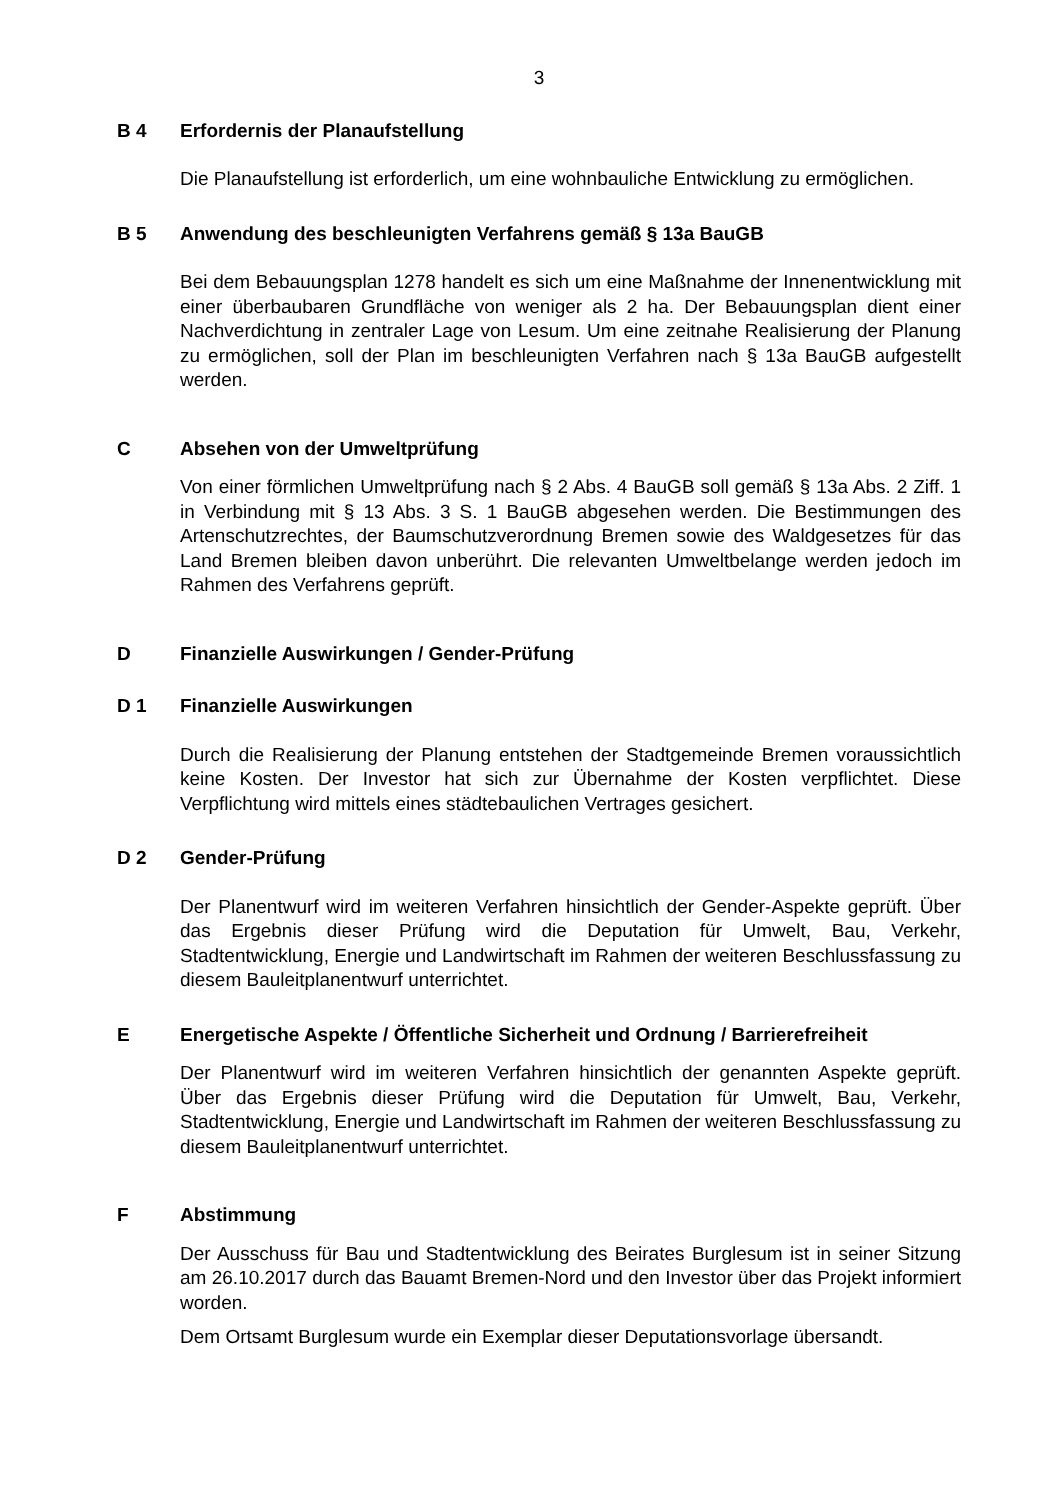3
B 4 Erfordernis der Planaufstellung
Die Planaufstellung ist erforderlich, um eine wohnbauliche Entwicklung zu ermöglichen.
B 5 Anwendung des beschleunigten Verfahrens gemäß § 13a BauGB
Bei dem Bebauungsplan 1278 handelt es sich um eine Maßnahme der Innenentwicklung mit einer überbaubaren Grundfläche von weniger als 2 ha. Der Bebauungsplan dient einer Nachverdichtung in zentraler Lage von Lesum. Um eine zeitnahe Realisierung der Planung zu ermöglichen, soll der Plan im beschleunigten Verfahren nach § 13a BauGB aufgestellt werden.
C Absehen von der Umweltprüfung
Von einer förmlichen Umweltprüfung nach § 2 Abs. 4 BauGB soll gemäß § 13a Abs. 2 Ziff. 1 in Verbindung mit § 13 Abs. 3 S. 1 BauGB abgesehen werden. Die Bestimmungen des Artenschutzrechtes, der Baumschutzverordnung Bremen sowie des Waldgesetzes für das Land Bremen bleiben davon unberührt. Die relevanten Umweltbelange werden jedoch im Rahmen des Verfahrens geprüft.
D Finanzielle Auswirkungen / Gender-Prüfung
D 1 Finanzielle Auswirkungen
Durch die Realisierung der Planung entstehen der Stadtgemeinde Bremen voraussichtlich keine Kosten. Der Investor hat sich zur Übernahme der Kosten verpflichtet. Diese Verpflichtung wird mittels eines städtebaulichen Vertrages gesichert.
D 2 Gender-Prüfung
Der Planentwurf wird im weiteren Verfahren hinsichtlich der Gender-Aspekte geprüft. Über das Ergebnis dieser Prüfung wird die Deputation für Umwelt, Bau, Verkehr, Stadtentwicklung, Energie und Landwirtschaft im Rahmen der weiteren Beschlussfassung zu diesem Bauleitplanentwurf unterrichtet.
E Energetische Aspekte / Öffentliche Sicherheit und Ordnung / Barrierefreiheit
Der Planentwurf wird im weiteren Verfahren hinsichtlich der genannten Aspekte geprüft. Über das Ergebnis dieser Prüfung wird die Deputation für Umwelt, Bau, Verkehr, Stadtentwicklung, Energie und Landwirtschaft im Rahmen der weiteren Beschlussfassung zu diesem Bauleitplanentwurf unterrichtet.
F Abstimmung
Der Ausschuss für Bau und Stadtentwicklung des Beirates Burglesum ist in seiner Sitzung am 26.10.2017 durch das Bauamt Bremen-Nord und den Investor über das Projekt informiert worden.
Dem Ortsamt Burglesum wurde ein Exemplar dieser Deputationsvorlage übersandt.